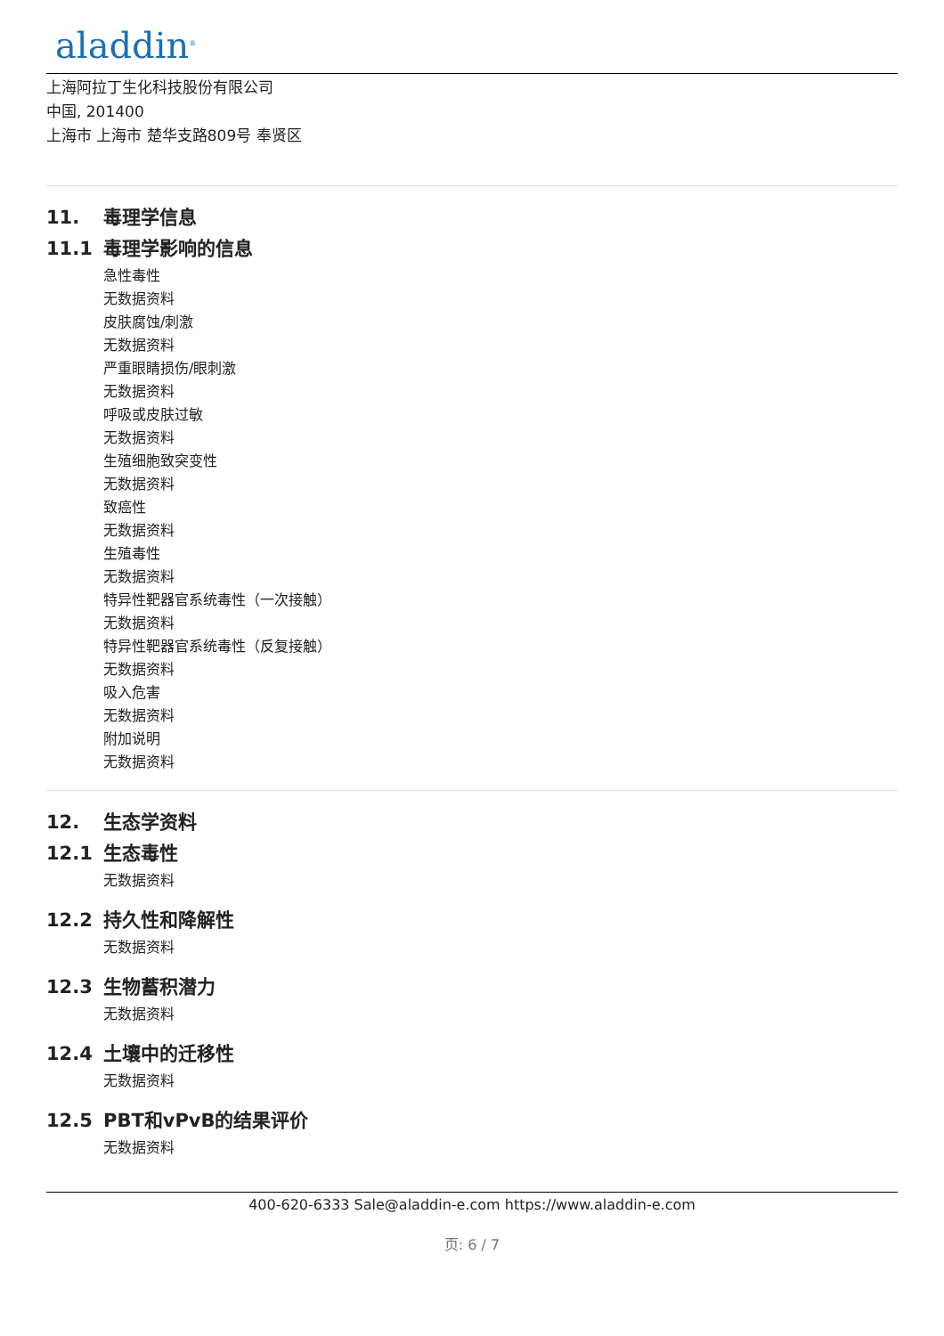aladdin<sup>®</sup>
上海阿拉丁生化科技股份有限公司
中国, 201400
上海市 上海市 楚华支路809号 奉贤区
11. 毒理学信息
11.1 毒理学影响的信息
急性毒性
无数据资料
皮肤腐蚀/刺激
无数据资料
严重眼睛损伤/眼刺激
无数据资料
呼吸或皮肤过敏
无数据资料
生殖细胞致突变性
无数据资料
致癌性
无数据资料
生殖毒性
无数据资料
特异性靶器官系统毒性（一次接触）
无数据资料
特异性靶器官系统毒性（反复接触）
无数据资料
吸入危害
无数据资料
附加说明
无数据资料
12. 生态学资料
12.1 生态毒性
无数据资料
12.2 持久性和降解性
无数据资料
12.3 生物蓄积潜力
无数据资料
12.4 土壤中的迁移性
无数据资料
12.5 PBT和vPvB的结果评价
无数据资料
400-620-6333 Sale@aladdin-e.com https://www.aladdin-e.com
页: 6 / 7